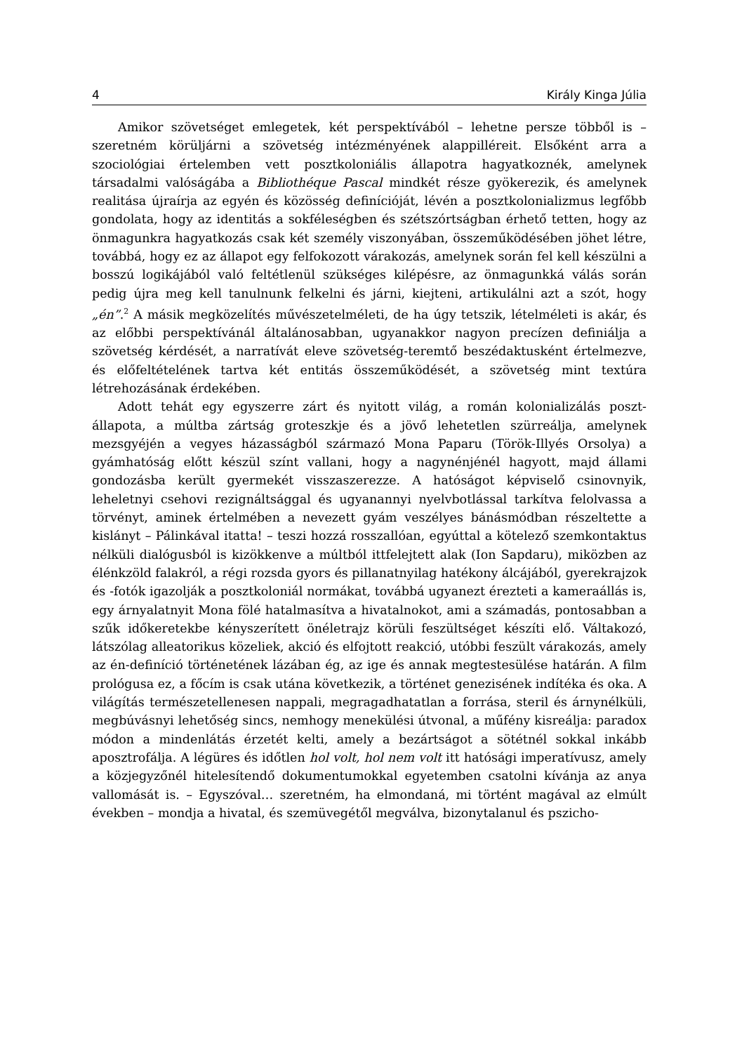4 Király Kinga Júlia
Amikor szövetséget emlegetek, két perspektívából – lehetne persze többől is – szeretném körüljárni a szövetség intézményének alappilléreit. Elsőként arra a szociológiai értelemben vett posztkoloniális állapotra hagyatkoznék, amelynek társadalmi valóságába a Bibliothéque Pascal mindkét része gyökerezik, és amelynek realitása újraírja az egyén és közösség definícióját, lévén a posztkolonializmus legfőbb gondolata, hogy az identitás a sokféleségben és szétszórtságban érhető tetten, hogy az önmagunkra hagyatkozás csak két személy viszonyában, összeműködésében jöhet létre, továbbá, hogy ez az állapot egy felfokozott várakozás, amelynek során fel kell készülni a bosszú logikájából való feltétlenül szükséges kilépésre, az önmagunkká válás során pedig újra meg kell tanulnunk felkelni és járni, kiejteni, artikulálni azt a szót, hogy „én”.<sup>2</sup> A másik megközelítés művészetelméleti, de ha úgy tetszik, lételméleti is akár, és az előbbi perspektívánál általánosabban, ugyanakkor nagyon precízen definiálja a szövetség kérdését, a narratívát eleve szövetség-teremtő beszédaktusként értelmezve, és előfeltételének tartva két entitás összeműködését, a szövetség mint textúra létrehozásának érdekében.
Adott tehát egy egyszerre zárt és nyitott világ, a román kolonializálás poszt-állapota, a múltba zártság groteszkje és a jövő lehetetlen szürreálja, amelynek mezsgyéjén a vegyes házasságból származó Mona Paparu (Török-Illyés Orsolya) a gyámhatóság előtt készül színt vallani, hogy a nagynénjénél hagyott, majd állami gondozásba került gyermekét visszaszerezze. A hatóságot képviselő csinovnyik, leheletnyi csehovi rezignáltsággal és ugyanannyi nyelvbotlással tarkítva felolvassa a törvényt, aminek értelmében a nevezett gyám veszélyes bánásmódban részeltette a kislányt – Pálinkával itatta! – teszi hozzá rosszallóan, egyúttal a kötelező szemkontaktus nélküli dialógusból is kizökkenve a múltból ittfelejtett alak (Ion Sapdaru), miközben az élénkzöld falakról, a régi rozsda gyors és pillanatnyilag hatékony álcájából, gyerekrajzok és -fotók igazolják a posztkoloniál normákat, továbbá ugyanezt érezteti a kameraállás is, egy árnyalatnyit Mona fölé hatalmasítva a hivatalnokot, ami a számadás, pontosabban a szűk időkeretekbe kényszerített önéletrajz körüli feszültséget készíti elő. Váltakozó, látszólag alleatorikus közeliek, akció és elfojtott reakció, utóbbi feszült várakozás, amely az én-definíció történetének lázában ég, az ige és annak megtestesülése határán. A film prológusa ez, a főcím is csak utána következik, a történet genezisének indítéka és oka. A világítás természetellenesen nappali, megragadhatatlan a forrása, steril és árnynélküli, megbúvásnyi lehetőség sincs, nemhogy menekülési útvonal, a műfény kisreálja: paradox módon a mindenlátás érzetét kelti, amely a bezártságot a sötétnél sokkal inkább aposztrofálja. A légüres és időtlen hol volt, hol nem volt itt hatósági imperatívusz, amely a közjegyzőnél hitelesítendő dokumentumokkal egyetemben csatolni kívánja az anya vallomását is. – Egyszóval… szeretném, ha elmondaná, mi történt magával az elmúlt években – mondja a hivatal, és szemüvegétől megválva, bizonytalanul és pszicho-